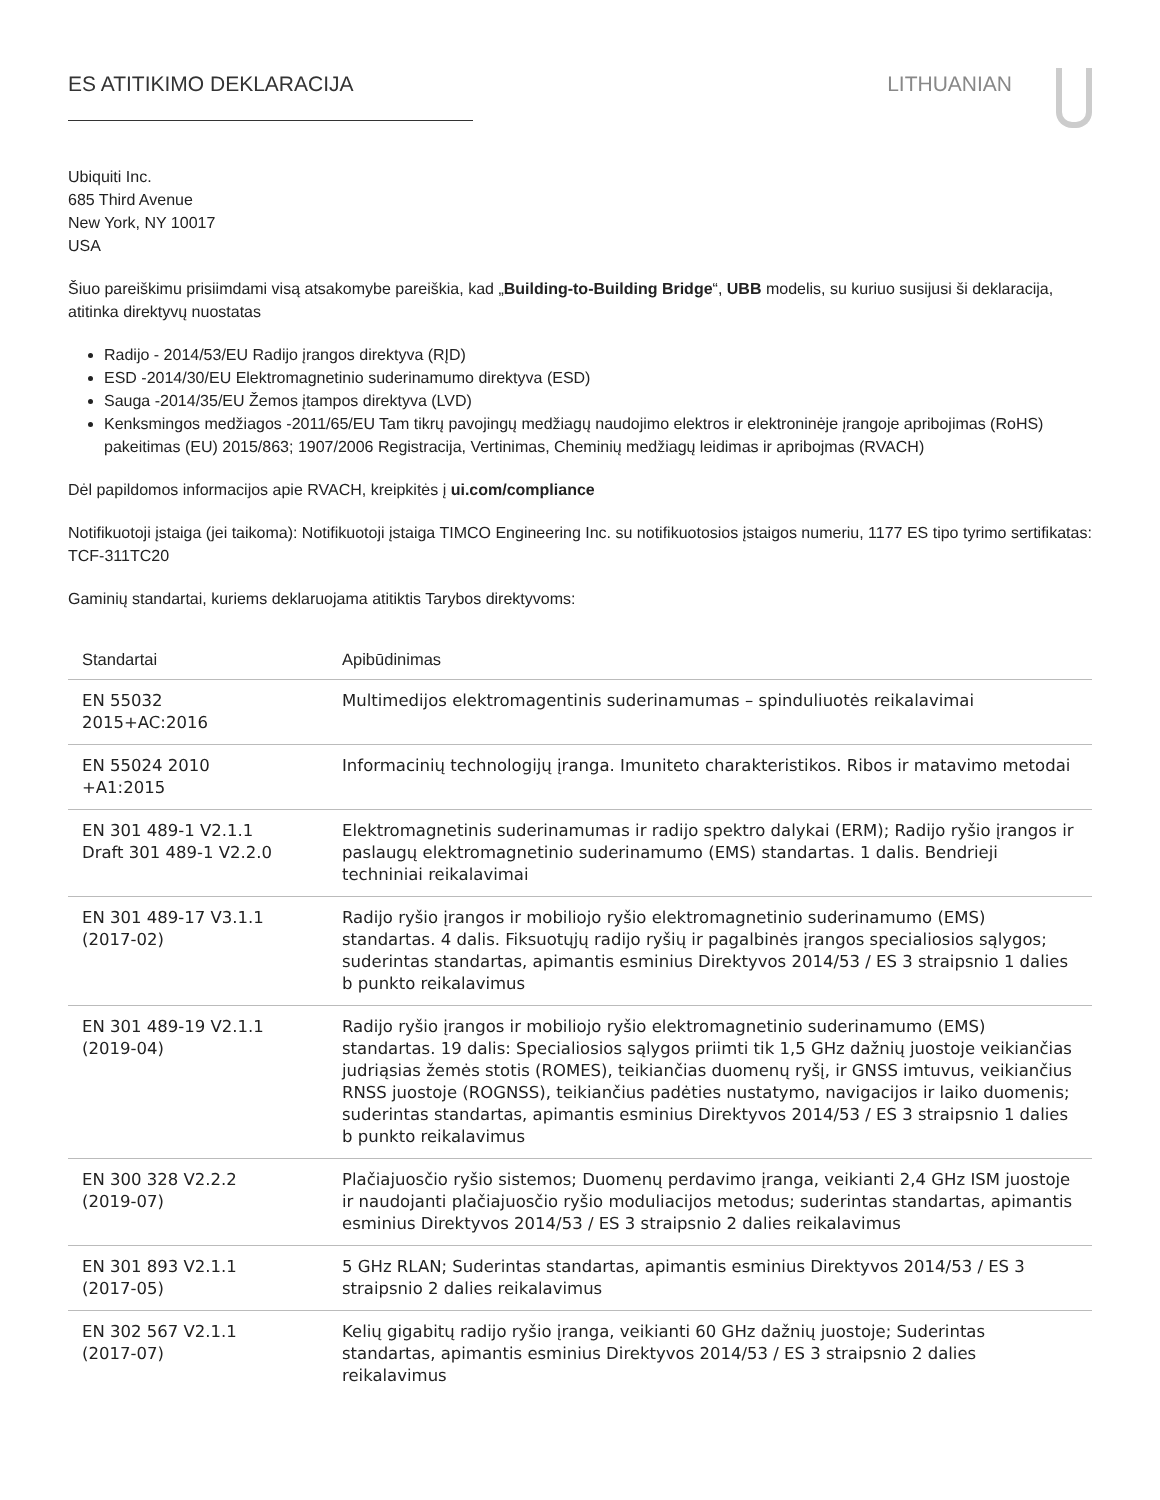ES ATITIKIMO DEKLARACIJA LITHUANIAN
Ubiquiti Inc.
685 Third Avenue
New York, NY 10017
USA
Šiuo pareiškimu prisiimdami visą atsakomybe pareiškia, kad „Building-to-Building Bridge“, UBB modelis, su kuriuo susijusi ši deklaracija, atitinka direktyvų nuostatas
Radijo - 2014/53/EU Radijo įrangos direktyva (RĮD)
ESD -2014/30/EU Elektromagnetinio suderinamumo direktyva (ESD)
Sauga -2014/35/EU Žemos įtampos direktyva (LVD)
Kenksmingos medžiagos -2011/65/EU Tam tikrų pavojingų medžiagų naudojimo elektros ir elektroninėje įrangoje apribojimas (RoHS) pakeitimas (EU) 2015/863; 1907/2006 Registracija, Vertinimas, Cheminių medžiagų leidimas ir apribojmas (RVACH)
Dėl papildomos informacijos apie RVACH, kreipkitės į ui.com/compliance
Notifikuotoji įstaiga (jei taikoma): Notifikuotoji įstaiga TIMCO Engineering Inc. su notifikuotosios įstaigos numeriu, 1177 ES tipo tyrimo sertifikatas: TCF-311TC20
Gaminių standartai, kuriems deklaruojama atitiktis Tarybos direktyvoms:
| Standartai | Apibūdinimas |
| --- | --- |
| EN 55032 2015+AC:2016 | Multimedijos elektromagentinis suderinamumas – spinduliuotės reikalavimai |
| EN 55024 2010 +A1:2015 | Informacinių technologijų įranga. Imuniteto charakteristikos. Ribos ir matavimo metodai |
| EN 301 489-1 V2.1.1 Draft 301 489-1 V2.2.0 | Elektromagnetinis suderinamumas ir radijo spektro dalykai (ERM); Radijo ryšio įrangos ir paslaugų elektromagnetinio suderinamumo (EMS) standartas. 1 dalis. Bendrieji techniniai reikalavimai |
| EN 301 489-17 V3.1.1 (2017-02) | Radijo ryšio įrangos ir mobiliojo ryšio elektromagnetinio suderinamumo (EMS) standartas. 4 dalis. Fiksuotųjų radijo ryšių ir pagalbinės įrangos specialiosios sąlygos; suderintas standartas, apimantis esminius Direktyvos 2014/53 / ES 3 straipsnio 1 dalies b punkto reikalavimus |
| EN 301 489-19 V2.1.1 (2019-04) | Radijo ryšio įrangos ir mobiliojo ryšio elektromagnetinio suderinamumo (EMS) standartas. 19 dalis: Specialiosios sąlygos priimti tik 1,5 GHz dažnių juostoje veikiančias judriąsias žemės stotis (ROMES), teikiančias duomenų ryšį, ir GNSS imtuvus, veikiančius RNSS juostoje (ROGNSS), teikiančius padėties nustatymo, navigacijos ir laiko duomenis; suderintas standartas, apimantis esminius Direktyvos 2014/53 / ES 3 straipsnio 1 dalies b punkto reikalavimus |
| EN 300 328 V2.2.2 (2019-07) | Plačiajuosčio ryšio sistemos; Duomenų perdavimo įranga, veikianti 2,4 GHz ISM juostoje ir naudojanti plačiajuosčio ryšio moduliacijos metodus; suderintas standartas, apimantis esminius Direktyvos 2014/53 / ES 3 straipsnio 2 dalies reikalavimus |
| EN 301 893 V2.1.1 (2017-05) | 5 GHz RLAN; Suderintas standartas, apimantis esminius Direktyvos 2014/53 / ES 3 straipsnio 2 dalies reikalavimus |
| EN 302 567 V2.1.1 (2017-07) | Kelių gigabitų radijo ryšio įranga, veikianti 60 GHz dažnių juostoje; Suderintas standartas, apimantis esminius Direktyvos 2014/53 / ES 3 straipsnio 2 dalies reikalavimus |